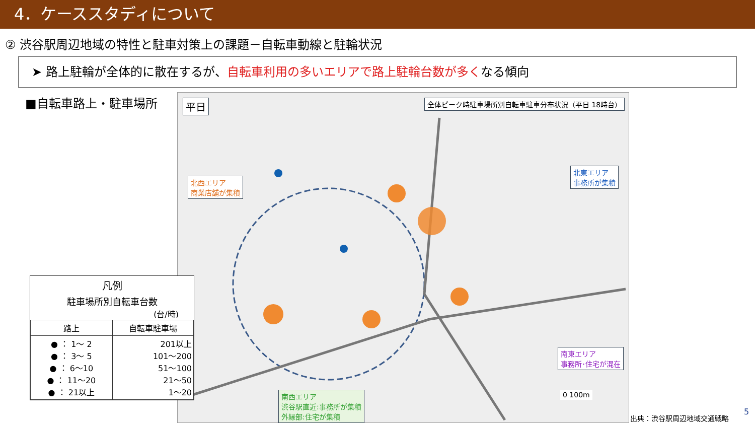4．ケーススタディについて
② 渋谷駅周辺地域の特性と駐車対策上の課題－自転車動線と駐輪状況
➤ 路上駐輪が全体的に散在するが、自転車利用の多いエリアで路上駐輪台数が多くなる傾向
■自転車路上・駐車場所
平日 全体ピーク時駐車場所別自転車駐車分布状況（平日 18時台）
北西エリア
商業店舗が集積
北東エリア
事務所が集積
南東エリア
事務所･住宅が混在
南西エリア
渋谷駅直近:事務所が集積
外縁部:住宅が集積
0 100m
凡例
駐車場所別自転車台数
(台/時)
| 路上 | 自転車駐車場 |
| --- | --- |
| ● ： 1～ 2 ● ： 3～ 5 ● ： 6～10 ● ： 11～20 ● ： 21以上 | 201以上 101～200 51～100 21～50 1～20 |
出典：渋谷駅周辺地域交通戦略
5